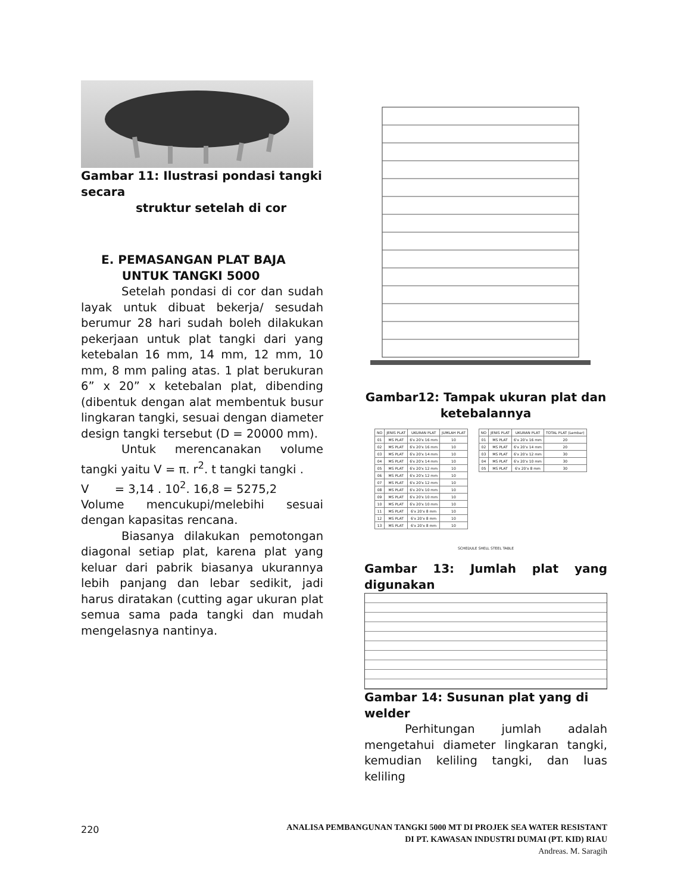Gambar 11: Ilustrasi pondasi tangki secara
struktur setelah di cor
E. PEMASANGAN PLAT BAJA
UNTUK TANGKI 5000
Setelah pondasi di cor dan sudah layak untuk dibuat bekerja/ sesudah berumur 28 hari sudah boleh dilakukan pekerjaan untuk plat tangki dari yang ketebalan 16 mm, 14 mm, 12 mm, 10 mm, 8 mm paling atas. 1 plat berukuran 6” x 20” x ketebalan plat, dibending (dibentuk dengan alat membentuk busur lingkaran tangki, sesuai dengan diameter design tangki tersebut (D = 20000 mm).
Untuk merencanakan volume tangki yaitu V = π. r<sup>2</sup>. t tangki tangki .
V = 3,14 . 10<sup>2</sup>. 16,8 = 5275,2
Volume mencukupi/melebihi sesuai dengan kapasitas rencana.
Biasanya dilakukan pemotongan diagonal setiap plat, karena plat yang keluar dari pabrik biasanya ukurannya lebih panjang dan lebar sedikit, jadi harus diratakan (cutting agar ukuran plat semua sama pada tangki dan mudah mengelasnya nantinya.
Gambar12: Tampak ukuran plat dan ketebalannya
| NO | JENIS PLAT | UKURAN PLAT | JUMLAH PLAT |
| --- | --- | --- | --- |
| 01 | MS PLAT | 6'x 20'x 16 mm | 10 |
| 02 | MS PLAT | 6'x 20'x 16 mm | 10 |
| 03 | MS PLAT | 6'x 20'x 14 mm | 10 |
| 04 | MS PLAT | 6'x 20'x 14 mm | 10 |
| 05 | MS PLAT | 6'x 20'x 12 mm | 10 |
| 06 | MS PLAT | 6'x 20'x 12 mm | 10 |
| 07 | MS PLAT | 6'x 20'x 12 mm | 10 |
| 08 | MS PLAT | 6'x 20'x 10 mm | 10 |
| 09 | MS PLAT | 6'x 20'x 10 mm | 10 |
| 10 | MS PLAT | 6'x 20'x 10 mm | 10 |
| 11 | MS PLAT | 6'x 20'x 8 mm | 10 |
| 12 | MS PLAT | 6'x 20'x 8 mm | 10 |
| 13 | MS PLAT | 6'x 20'x 8 mm | 10 |
| NO | JENIS PLAT | UKURAN PLAT | TOTAL PLAT (Lembar) |
| --- | --- | --- | --- |
| 01 | MS PLAT | 6'x 20'x 16 mm | 20 |
| 02 | MS PLAT | 6'x 20'x 14 mm | 20 |
| 03 | MS PLAT | 6'x 20'x 12 mm | 30 |
| 04 | MS PLAT | 6'x 20'x 10 mm | 30 |
| 05 | MS PLAT | 6'x 20'x 8 mm | 30 |
SCHEDULE SHELL STEEL TABLE
Gambar 13: Jumlah plat yang digunakan
Gambar 14: Susunan plat yang di welder
Perhitungan jumlah adalah mengetahui diameter lingkaran tangki, kemudian keliling tangki, dan luas keliling
220
ANALISA PEMBANGUNAN TANGKI 5000 MT DI PROJEK SEA WATER RESISTANT
DI PT. KAWASAN INDUSTRI DUMAI (PT. KID) RIAU
Andreas. M. Saragih